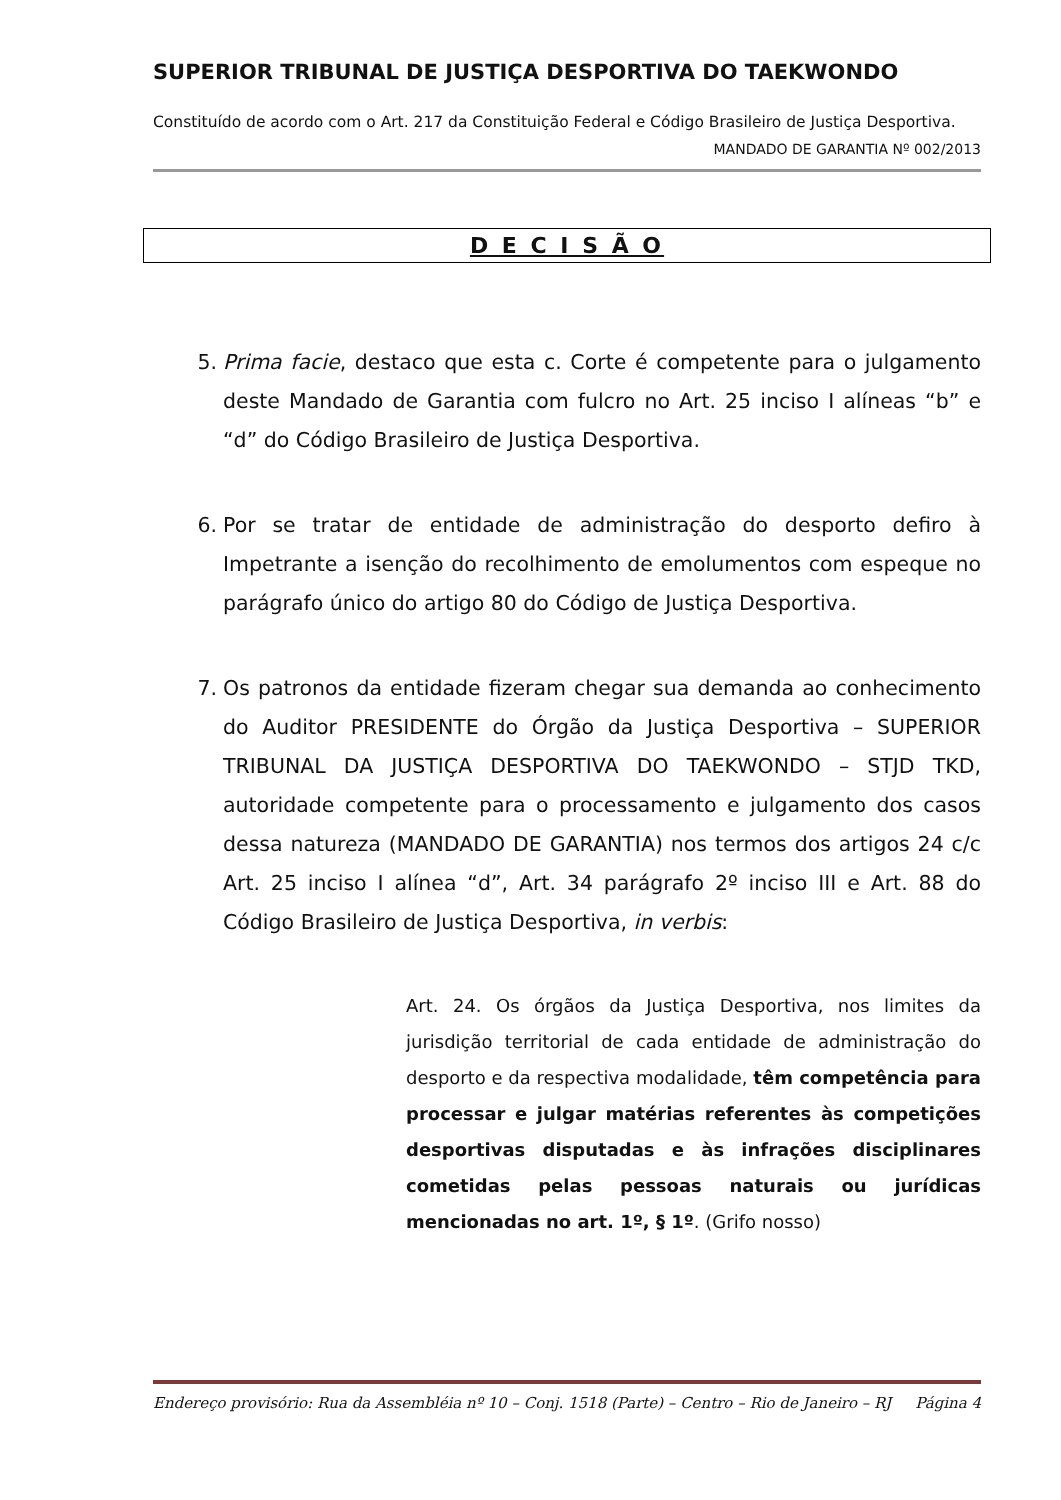SUPERIOR TRIBUNAL DE JUSTIÇA DESPORTIVA DO TAEKWONDO
Constituído de acordo com o Art. 217 da Constituição Federal e Código Brasileiro de Justiça Desportiva.
MANDADO DE GARANTIA Nº 002/2013
D E C I S Ã O
5. Prima facie, destaco que esta c. Corte é competente para o julgamento deste Mandado de Garantia com fulcro no Art. 25 inciso I alíneas “b” e “d” do Código Brasileiro de Justiça Desportiva.
6. Por se tratar de entidade de administração do desporto defiro à Impetrante a isenção do recolhimento de emolumentos com espeque no parágrafo único do artigo 80 do Código de Justiça Desportiva.
7. Os patronos da entidade fizeram chegar sua demanda ao conhecimento do Auditor PRESIDENTE do Órgão da Justiça Desportiva – SUPERIOR TRIBUNAL DA JUSTIÇA DESPORTIVA DO TAEKWONDO – STJD TKD, autoridade competente para o processamento e julgamento dos casos dessa natureza (MANDADO DE GARANTIA) nos termos dos artigos 24 c/c Art. 25 inciso I alínea “d”, Art. 34 parágrafo 2º inciso III e Art. 88 do Código Brasileiro de Justiça Desportiva, in verbis:
Art. 24. Os órgãos da Justiça Desportiva, nos limites da jurisdição territorial de cada entidade de administração do desporto e da respectiva modalidade, têm competência para processar e julgar matérias referentes às competições desportivas disputadas e às infrações disciplinares cometidas pelas pessoas naturais ou jurídicas mencionadas no art. 1º, § 1º. (Grifo nosso)
Endereço provisório: Rua da Assembléia nº 10 – Conj. 1518 (Parte) – Centro – Rio de Janeiro – RJ Página 4